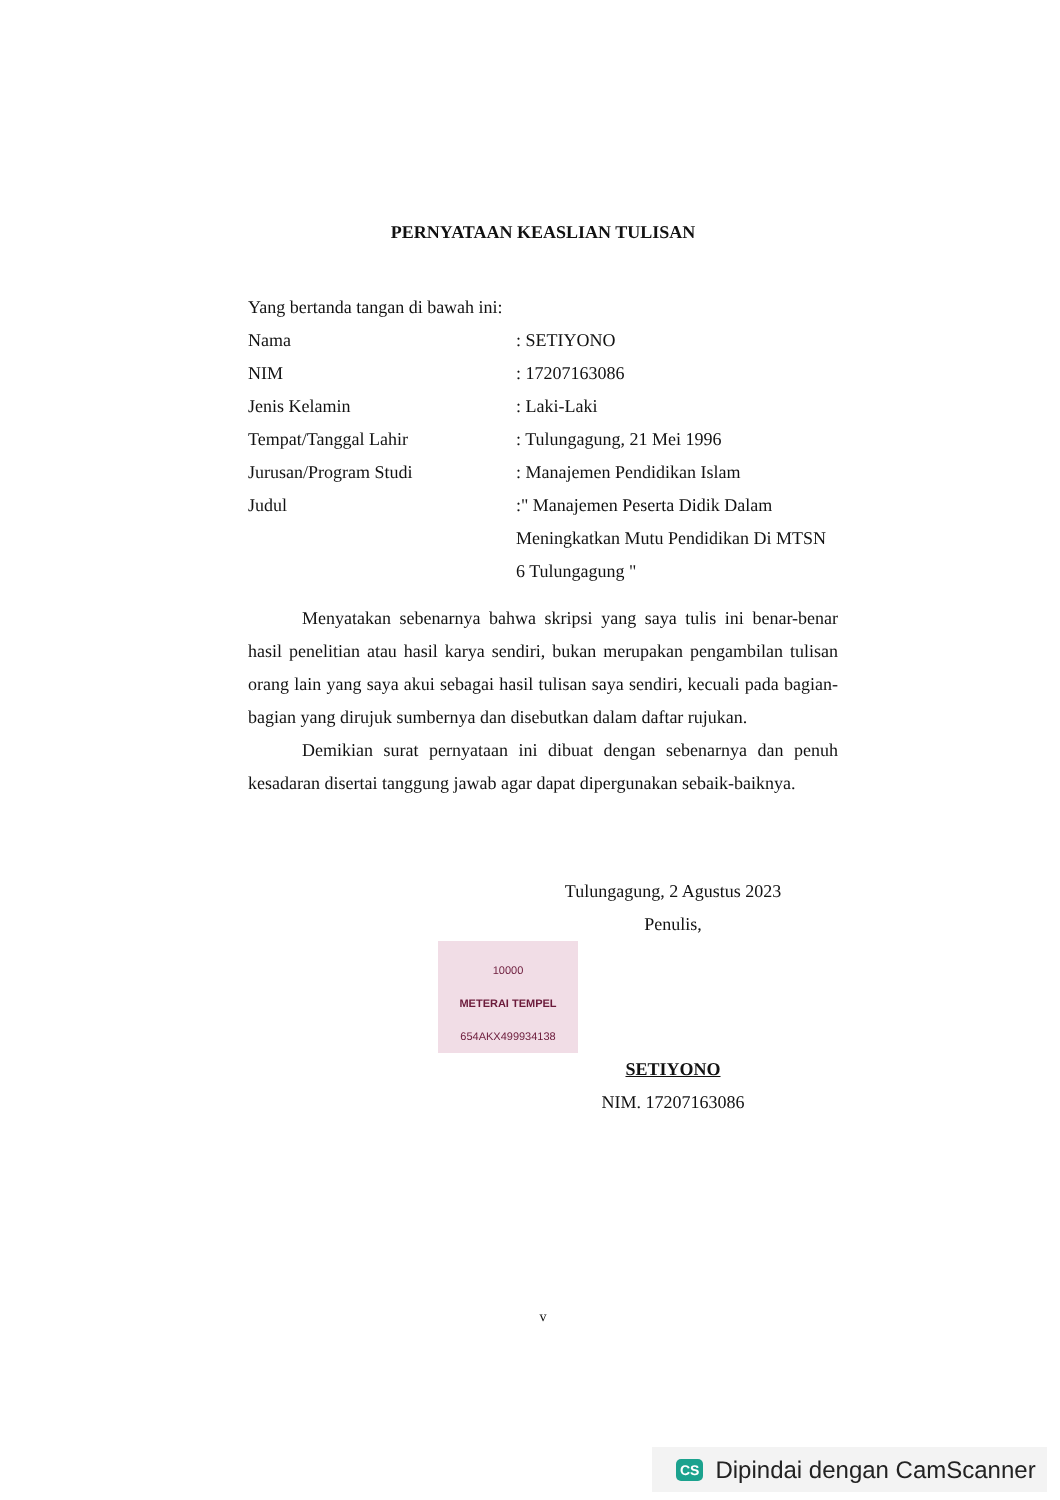PERNYATAAN KEASLIAN TULISAN
Yang bertanda tangan di bawah ini:
| Nama | : SETIYONO |
| NIM | : 17207163086 |
| Jenis Kelamin | : Laki-Laki |
| Tempat/Tanggal Lahir | : Tulungagung, 21 Mei 1996 |
| Jurusan/Program Studi | : Manajemen Pendidikan Islam |
| Judul | :" Manajemen Peserta Didik Dalam Meningkatkan Mutu Pendidikan Di MTSN 6 Tulungagung " |
Menyatakan sebenarnya bahwa skripsi yang saya tulis ini benar-benar hasil penelitian atau hasil karya sendiri, bukan merupakan pengambilan tulisan orang lain yang saya akui sebagai hasil tulisan saya sendiri, kecuali pada bagian-bagian yang dirujuk sumbernya dan disebutkan dalam daftar rujukan.
Demikian surat pernyataan ini dibuat dengan sebenarnya dan penuh kesadaran disertai tanggung jawab agar dapat dipergunakan sebaik-baiknya.
Tulungagung, 2 Agustus 2023
Penulis,
10000
METERAI TEMPEL
654AKX499934138
SETIYONO
NIM. 17207163086
v
CS Dipindai dengan CamScanner